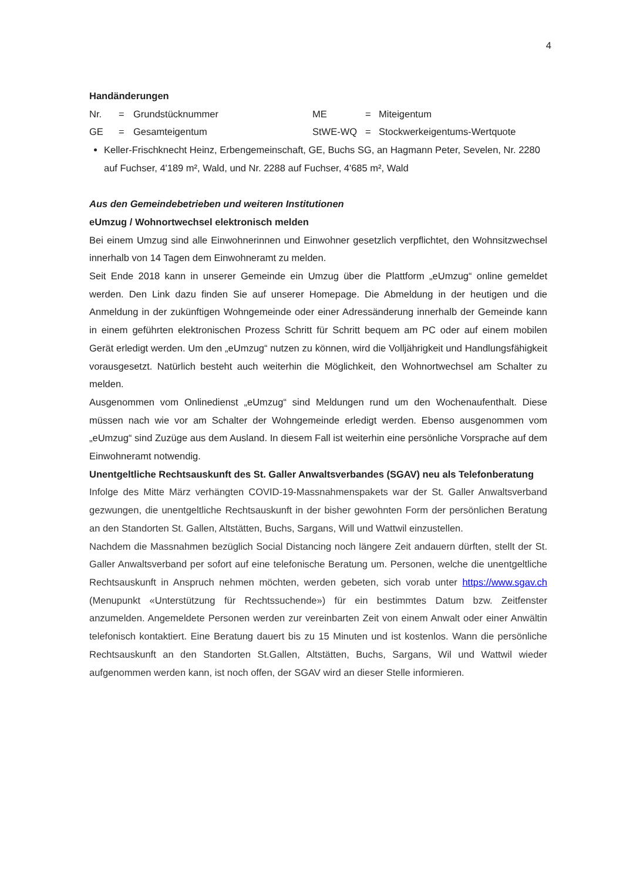4
Handänderungen
| Nr. | = | Grundstücknummer | ME | = | Miteigentum |
| GE | = | Gesamteigentum | StWE-WQ | = | Stockwerkeigentums-Wertquote |
Keller-Frischknecht Heinz, Erbengemeinschaft, GE, Buchs SG, an Hagmann Peter, Sevelen, Nr. 2280 auf Fuchser, 4'189 m², Wald, und Nr. 2288 auf Fuchser, 4'685 m², Wald
Aus den Gemeindebetrieben und weiteren Institutionen
eUmzug / Wohnortwechsel elektronisch melden
Bei einem Umzug sind alle Einwohnerinnen und Einwohner gesetzlich verpflichtet, den Wohnsitz­wechsel innerhalb von 14 Tagen dem Einwohneramt zu melden.
Seit Ende 2018 kann in unserer Gemeinde ein Umzug über die Plattform „eUmzug“ online gemel­det werden. Den Link dazu finden Sie auf unserer Homepage. Die Abmeldung in der heutigen und die Anmeldung in der zukünftigen Wohngemeinde oder einer Adressänderung innerhalb der Ge­meinde kann in einem geführten elektronischen Prozess Schritt für Schritt bequem am PC oder auf einem mobilen Gerät erledigt werden. Um den „eUmzug“ nutzen zu können, wird die Volljährigkeit und Handlungsfähigkeit vorausgesetzt. Natürlich besteht auch weiterhin die Möglichkeit, den Woh­nortwechsel am Schalter zu melden.
Ausgenommen vom Onlinedienst „eUmzug“ sind Meldungen rund um den Wochenaufenthalt. Die­se müssen nach wie vor am Schalter der Wohngemeinde erledigt werden. Ebenso ausgenommen vom „eUmzug“ sind Zuzüge aus dem Ausland. In diesem Fall ist weiterhin eine persönliche Vor­sprache auf dem Einwohneramt notwendig.
Unentgeltliche Rechtsauskunft des St. Galler Anwaltsverbandes (SGAV) neu als Telefonberatung
Infolge des Mitte März verhängten COVID-19-Massnahmenspakets war der St. Galler Anwaltsver­band gezwungen, die unentgeltliche Rechtsauskunft in der bisher gewohnten Form der persönli­chen Beratung an den Standorten St. Gallen, Altstätten, Buchs, Sargans, Will und Wattwil einzu­stellen.
Nachdem die Massnahmen bezüglich Social Distancing noch längere Zeit andauern dürften, stellt der St. Galler Anwaltsverband per sofort auf eine telefonische Beratung um. Personen, welche die unentgeltliche Rechtsauskunft in Anspruch nehmen möchten, werden gebeten, sich vorab unter https://www.sgav.ch (Menupunkt «Unterstützung für Rechtssuchende») für ein bestimmtes Datum bzw. Zeitfenster anzumelden. Angemeldete Personen werden zur vereinbarten Zeit von einem Anwalt oder einer Anwältin telefonisch kontaktiert. Eine Beratung dauert bis zu 15 Minuten und ist kostenlos. Wann die persönliche Rechtsauskunft an den Standorten St.Gallen, Altstätten, Buchs, Sargans, Wil und Wattwil wieder aufgenommen werden kann, ist noch offen, der SGAV wird an dieser Stelle informieren.